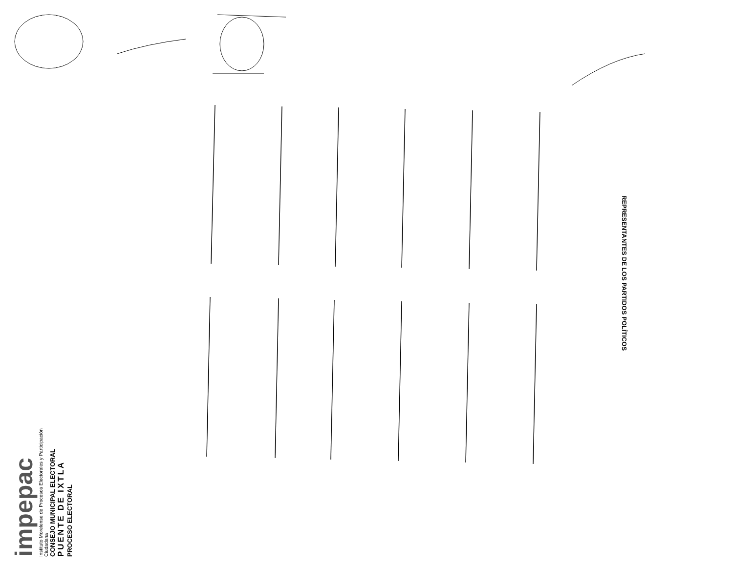REPRESENTANTES DE LOS PARTIDOS POLÍTICOS
impepac
Instituto Morelense de Procesos Electorales y Participación Ciudadana
CONSEJO MUNICIPAL ELECTORAL
PUENTE DE IXTLA
PROCESO ELECTORAL